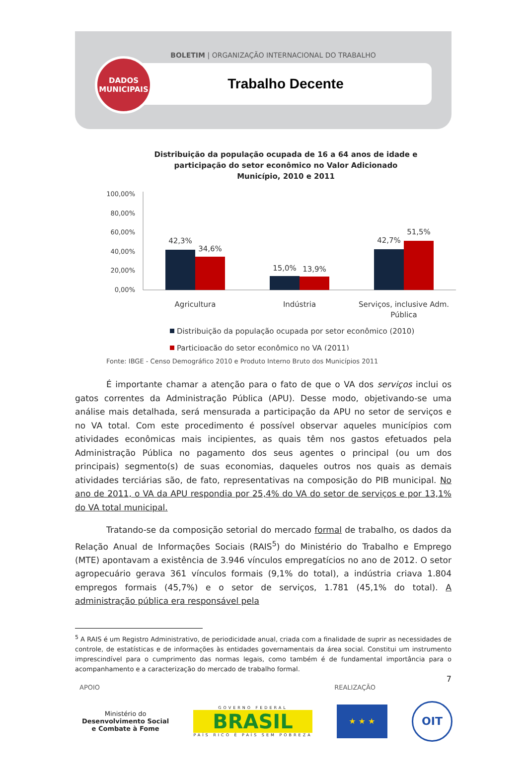BOLETIM | ORGANIZAÇÃO INTERNACIONAL DO TRABALHO
DADOS
MUNICIPAIS
Trabalho Decente
Distribuição da população ocupada de 16 a 64 anos de idade e
participação do setor econômico no Valor Adicionado
Município, 2010 e 2011
100,00%
80,00%
60,00%
40,00%
20,00%
0,00%
42,3%
34,6%
15,0%
13,9%
42,7%
51,5%
Agricultura
Indústria
Serviços, inclusive Adm.
Pública
Distribuição da população ocupada por setor econômico (2010)
Participação do setor econômico no VA (2011)
Fonte: IBGE - Censo Demográfico 2010 e Produto Interno Bruto dos Municípios 2011
É importante chamar a atenção para o fato de que o VA dos serviços inclui os gatos correntes da Administração Pública (APU). Desse modo, objetivando-se uma análise mais detalhada, será mensurada a participação da APU no setor de serviços e no VA total. Com este procedimento é possível observar aqueles municípios com atividades econômicas mais incipientes, as quais têm nos gastos efetuados pela Administração Pública no pagamento dos seus agentes o principal (ou um dos principais) segmento(s) de suas economias, daqueles outros nos quais as demais atividades terciárias são, de fato, representativas na composição do PIB municipal. No ano de 2011, o VA da APU respondia por 25,4% do VA do setor de serviços e por 13,1% do VA total municipal.
Tratando-se da composição setorial do mercado formal de trabalho, os dados da Relação Anual de Informações Sociais (RAIS<sup>5</sup>) do Ministério do Trabalho e Emprego (MTE) apontavam a existência de 3.946 vínculos empregatícios no ano de 2012. O setor agropecuário gerava 361 vínculos formais (9,1% do total), a indústria criava 1.804 empregos formais (45,7%) e o setor de serviços, 1.781 (45,1% do total). A administração pública era responsável pela
<sup>5</sup> A RAIS é um Registro Administrativo, de periodicidade anual, criada com a finalidade de suprir as necessidades de controle, de estatísticas e de informações às entidades governamentais da área social. Constitui um instrumento imprescindível para o cumprimento das normas legais, como também é de fundamental importância para o acompanhamento e a caracterização do mercado de trabalho formal.
7
APOIO REALIZAÇÃO
Ministério do
Desenvolvimento Social
e Combate à Fome
GOVERNO FEDERAL
BRASIL
PAÍS RICO É PAÍS SEM POBREZA
★ ★ ★
OIT